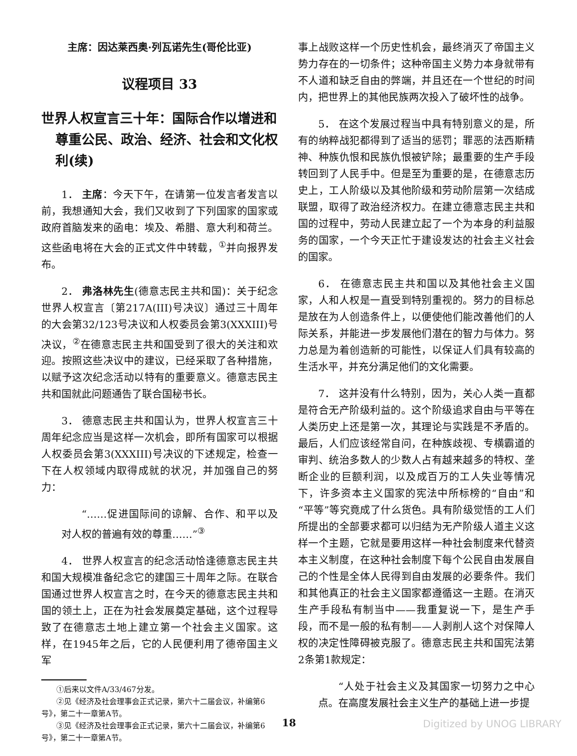主席：因达莱西奥·列瓦诺先生(哥伦比亚)
议程项目 33
世界人权宣言三十年：国际合作以增进和尊重公民、政治、经济、社会和文化权利(续)
1． 主席：今天下午，在请第一位发言者发言以前，我想通知大会，我们又收到了下列国家的国家或政府首脑发来的函电：埃及、希腊、意大利和荷兰。这些函电将在大会的正式文件中转载，<sup>①</sup>并向报界发布。
2． 弗洛林先生(德意志民主共和国)：关于纪念世界人权宣言〔第217A(III)号决议〕通过三十周年的大会第32/123号决议和人权委员会第3(XXXIII)号决议，<sup>②</sup>在德意志民主共和国受到了很大的关注和欢迎。按照这些决议中的建议，已经采取了各种措施，以赋予这次纪念活动以特有的重要意义。德意志民主共和国就此问题通告了联合国秘书长。
3． 德意志民主共和国认为，世界人权宣言三十周年纪念应当是这样一次机会，即所有国家可以根据人权委员会第3(XXXIII)号决议的下述规定，检查一下在人权领域内取得成就的状况，并加强自己的努力：
“……促进国际间的谅解、合作、和平以及对人权的普遍有效的尊重……”<sup>③</sup>
4． 世界人权宣言的纪念活动恰逢德意志民主共和国大规模准备纪念它的建国三十周年之际。在联合国通过世界人权宣言之时，在今天的德意志民主共和国的领土上，正在为社会发展奠定基础，这个过程导致了在德意志土地上建立第一个社会主义国家。这样，在1945年之后，它的人民便利用了德帝国主义军
①后来以文件A/33/467分发。
②见《经济及社会理事会正式记录，第六十二届会议，补编第6号》，第二十一章第A节。
③见《经济及社会理事会正式记录，第六十二届会议，补编第6号》，第二十一章第A节。
事上战败这样一个历史性机会，最终消灭了帝国主义势力存在的一切条件；这种帝国主义势力本身就带有不人道和缺乏自由的弊端，并且还在一个世纪的时间内，把世界上的其他民族两次投入了破坏性的战争。
5． 在这个发展过程当中具有特别意义的是，所有的纳粹战犯都得到了适当的惩罚；罪恶的法西斯精神、种族仇恨和民族仇恨被铲除；最重要的生产手段转回到了人民手中。但是至为重要的是，在德意志历史上，工人阶级以及其他阶级和劳动阶层第一次结成联盟，取得了政治经济权力。在建立德意志民主共和国的过程中，劳动人民建立起了一个为本身的利益服务的国家，一个今天正忙于建设发达的社会主义社会的国家。
6． 在德意志民主共和国以及其他社会主义国家，人和人权是一直受到特别重视的。努力的目标总是放在为人创造条件上，以便使他们能改善他们的人际关系，并能进一步发展他们潜在的智力与体力。努力总是为着创造新的可能性，以保证人们具有较高的生活水平，并充分满足他们的文化需要。
7． 这并没有什么特别，因为，关心人类一直都是符合无产阶级利益的。这个阶级追求自由与平等在人类历史上还是第一次，其理论与实践是不矛盾的。最后，人们应该经常自问，在种族歧视、专横霸道的审判、统治多数人的少数人占有越来越多的特权、垄断企业的巨额利润，以及成百万的工人失业等情况下，许多资本主义国家的宪法中所标榜的“自由”和“平等”等究竟成了什么货色。具有阶级觉悟的工人们所提出的全部要求都可以归结为无产阶级人道主义这样一个主题，它就是要用这样一种社会制度来代替资本主义制度，在这种社会制度下每个公民自由发展自己的个性是全体人民得到自由发展的必要条件。我们和其他真正的社会主义国家都遵循这一主题。在消灭生产手段私有制当中——我重复说一下，是生产手段，而不是一般的私有制——人剥削人这个对保障人权的决定性障碍被克服了。德意志民主共和国宪法第2条第1款规定：
“人处于社会主义及其国家一切努力之中心点。在高度发展社会主义生产的基础上进一步提
18 Digitized by UNOG LIBRARY